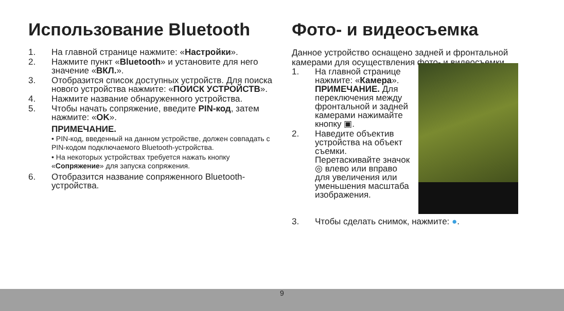Использование Bluetooth
1. На главной странице нажмите: «Настройки».
2. Нажмите пункт «Bluetooth» и установите для него значение «ВКЛ.».
3. Отобразится список доступных устройств. Для поиска нового устройства нажмите: «ПОИСК УСТРОЙСТВ».
4. Нажмите название обнаруженного устройства.
5. Чтобы начать сопряжение, введите PIN-код, затем нажмите: «OK».
ПРИМЕЧАНИЕ.
• PIN-код, введенный на данном устройстве, должен совпадать с PIN-кодом подключаемого Bluetooth-устройства.
• На некоторых устройствах требуется нажать кнопку «Сопряжение» для запуска сопряжения.
6. Отобразится название сопряженного Bluetooth-устройства.
Фото- и видеосъемка
Данное устройство оснащено задней и фронтальной камерами для осуществления фото- и видеосъемки.
1. На главной странице нажмите: «Камера».
ПРИМЕЧАНИЕ. Для переключения между фронтальной и задней камерами нажимайте кнопку ▣.
2. Наведите объектив устройства на объект съемки.
Перетаскивайте значок ◎ влево или вправо для увеличения или уменьшения масштаба изображения.
3. Чтобы сделать снимок, нажмите: ●.
9